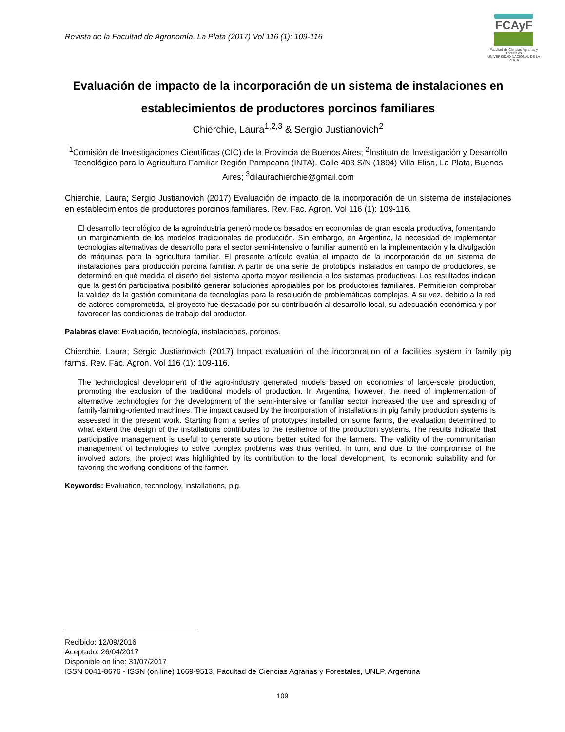Revista de la Facultad de Agronomía, La Plata (2017) Vol 116 (1): 109-116
FCAyF
Facultad de Ciencias Agrarias y Forestales
UNIVERSIDAD NACIONAL DE LA PLATA
Evaluación de impacto de la incorporación de un sistema de instalaciones en establecimientos de productores porcinos familiares
Chierchie, Laura<sup>1,2,3</sup> & Sergio Justianovich<sup>2</sup>
<sup>1</sup> Comisión de Investigaciones Científicas (CIC) de la Provincia de Buenos Aires; <sup>2</sup>Instituto de Investigación y Desarrollo Tecnológico para la Agricultura Familiar Región Pampeana (INTA). Calle 403 S/N (1894) Villa Elisa, La Plata, Buenos Aires; <sup>3</sup>dilaurachierchie@gmail.com
Chierchie, Laura; Sergio Justianovich (2017) Evaluación de impacto de la incorporación de un sistema de instalaciones en establecimientos de productores porcinos familiares. Rev. Fac. Agron. Vol 116 (1): 109-116.
El desarrollo tecnológico de la agroindustria generó modelos basados en economías de gran escala productiva, fomentando un marginamiento de los modelos tradicionales de producción. Sin embargo, en Argentina, la necesidad de implementar tecnologías alternativas de desarrollo para el sector semi-intensivo o familiar aumentó en la implementación y la divulgación de máquinas para la agricultura familiar. El presente artículo evalúa el impacto de la incorporación de un sistema de instalaciones para producción porcina familiar. A partir de una serie de prototipos instalados en campo de productores, se determinó en qué medida el diseño del sistema aporta mayor resiliencia a los sistemas productivos. Los resultados indican que la gestión participativa posibilitó generar soluciones apropiables por los productores familiares. Permitieron comprobar la validez de la gestión comunitaria de tecnologías para la resolución de problemáticas complejas. A su vez, debido a la red de actores comprometida, el proyecto fue destacado por su contribución al desarrollo local, su adecuación económica y por favorecer las condiciones de trabajo del productor.
Palabras clave: Evaluación, tecnología, instalaciones, porcinos.
Chierchie, Laura; Sergio Justianovich (2017) Impact evaluation of the incorporation of a facilities system in family pig farms. Rev. Fac. Agron. Vol 116 (1): 109-116.
The technological development of the agro-industry generated models based on economies of large-scale production, promoting the exclusion of the traditional models of production. In Argentina, however, the need of implementation of alternative technologies for the development of the semi-intensive or familiar sector increased the use and spreading of family-farming-oriented machines. The impact caused by the incorporation of installations in pig family production systems is assessed in the present work. Starting from a series of prototypes installed on some farms, the evaluation determined to what extent the design of the installations contributes to the resilience of the production systems. The results indicate that participative management is useful to generate solutions better suited for the farmers. The validity of the communitarian management of technologies to solve complex problems was thus verified. In turn, and due to the compromise of the involved actors, the project was highlighted by its contribution to the local development, its economic suitability and for favoring the working conditions of the farmer.
Keywords: Evaluation, technology, installations, pig.
Recibido: 12/09/2016
Aceptado: 26/04/2017
Disponible on line: 31/07/2017
ISSN 0041-8676 - ISSN (on line) 1669-9513, Facultad de Ciencias Agrarias y Forestales, UNLP, Argentina
109